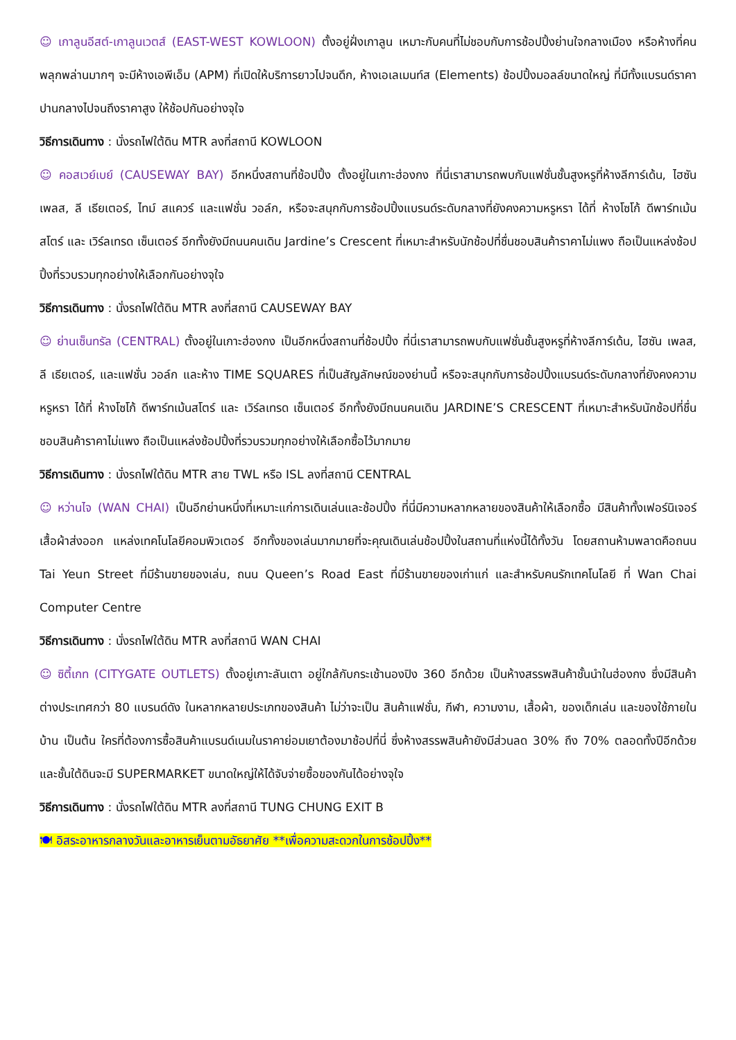☺ เกาลูนอีสต์-เกาลูนเวตส์ (EAST-WEST KOWLOON) ตั้งอยู่ฝั่งเกาลูน เหมาะกับคนที่ไม่ชอบกับการช้อปปิ้งย่านใจกลางเมือง หรือห้างที่คนพลุกพล่านมากๆ จะมีห้างเอพีเอ็ม (APM) ที่เปิดให้บริการยาวไปจนดึก, ห้างเอเลเมนท์ส (Elements) ช้อปปิ้งมอลล์ขนาดใหญ่ ที่มีทั้งแบรนด์ราคาปานกลางไปจนถึงราคาสูง ให้ช้อปกันอย่างจุใจ
วิธีการเดินทาง : นั่งรถไฟใต้ดิน MTR ลงที่สถานี KOWLOON
☺ คอสเวย์เบย์ (CAUSEWAY BAY) อีกหนึ่งสถานที่ช้อปปิ้ง ตั้งอยู่ในเกาะฮ่องกง ที่นี่เราสามารถพบกับแฟชั่นชั้นสูงหรูที่ห้างลีการ์เด้น, ไฮซัน เพลส, ลี เธียเตอร์, ไทม์ สแควร์ และแฟชั่น วอล์ก, หรือจะสนุกกับการช้อปปิ้งแบรนด์ระดับกลางที่ยังคงความหรูหรา ได้ที่ ห้างโซโก้ ดีพาร์ทเม้นสโตร์ และ เวิร์ลเทรด เซ็นเตอร์ อีกทั้งยังมีถนนคนเดิน Jardine’s Crescent ที่เหมาะสำหรับนักช้อปที่ชื่นชอบสินค้าราคาไม่แพง ถือเป็นแหล่งช้อปปิ้งที่รวบรวมทุกอย่างให้เลือกกันอย่างจุใจ
วิธีการเดินทาง : นั่งรถไฟใต้ดิน MTR ลงที่สถานี CAUSEWAY BAY
☺ ย่านเซ็นทรัล (CENTRAL) ตั้งอยู่ในเกาะฮ่องกง เป็นอีกหนึ่งสถานที่ช้อปปิ้ง ที่นี่เราสามารถพบกับแฟชั่นชั้นสูงหรูที่ห้างลีการ์เด้น, ไฮซัน เพลส, ลี เธียเตอร์, และแฟชั่น วอล์ก และห้าง TIME SQUARES ที่เป็นสัญลักษณ์ของย่านนี้ หรือจะสนุกกับการช้อปปิ้งแบรนด์ระดับกลางที่ยังคงความหรูหรา ได้ที่ ห้างโซโก้ ดีพาร์ทเม้นสโตร์ และ เวิร์ลเทรด เซ็นเตอร์ อีกทั้งยังมีถนนคนเดิน JARDINE’S CRESCENT ที่เหมาะสำหรับนักช้อปที่ชื่นชอบสินค้าราคาไม่แพง ถือเป็นแหล่งช้อปปิ้งที่รวบรวมทุกอย่างให้เลือกซื้อไว้มากมาย
วิธีการเดินทาง : นั่งรถไฟใต้ดิน MTR สาย TWL หรือ ISL ลงที่สถานี CENTRAL
☺ หว่านไจ (WAN CHAI) เป็นอีกย่านหนึ่งที่เหมาะแก่การเดินเล่นและช้อปปิ้ง ที่นี่มีความหลากหลายของสินค้าให้เลือกซื้อ มีสินค้าทั้งเฟอร์นิเจอร์ เสื้อผ้าส่งออก แหล่งเทคโนโลยีคอมพิวเตอร์ อีกทั้งของเล่นมากมายที่จะคุณเดินเล่นช้อปปิ้งในสถานที่แห่งนี้ได้ทั้งวัน โดยสถานห้ามพลาดคือถนน Tai Yeun Street ที่มีร้านขายของเล่น, ถนน Queen’s Road East ที่มีร้านขายของเก่าแก่ และสำหรับคนรักเทคโนโลยี ที่ Wan Chai Computer Centre
วิธีการเดินทาง : นั่งรถไฟใต้ดิน MTR ลงที่สถานี WAN CHAI
☺ ซิตี้เกท (CITYGATE OUTLETS) ตั้งอยู่เกาะลันเตา อยู่ใกล้กับกระเช้านองปิง 360 อีกด้วย เป็นห้างสรรพสินค้าชั้นนำในฮ่องกง ซึ่งมีสินค้าต่างประเทศกว่า 80 แบรนด์ดัง ในหลากหลายประเภทของสินค้า ไม่ว่าจะเป็น สินค้าแฟชั่น, กีฬา, ความงาม, เสื้อผ้า, ของเด็กเล่น และของใช้ภายในบ้าน เป็นต้น ใครที่ต้องการซื้อสินค้าแบรนด์เนมในราคาย่อมเยาต้องมาช้อปที่นี่ ซึ่งห้างสรรพสินค้ายังมีส่วนลด 30% ถึง 70% ตลอดทั้งปีอีกด้วย และชั้นใต้ดินจะมี SUPERMARKET ขนาดใหญ่ให้ได้จับจ่ายซื้อของกันได้อย่างจุใจ
วิธีการเดินทาง : นั่งรถไฟใต้ดิน MTR ลงที่สถานี TUNG CHUNG EXIT B
🍽 อิสระอาหารกลางวันและอาหารเย็นตามอัธยาศัย **เพื่อความสะดวกในการช้อปปิ้ง**